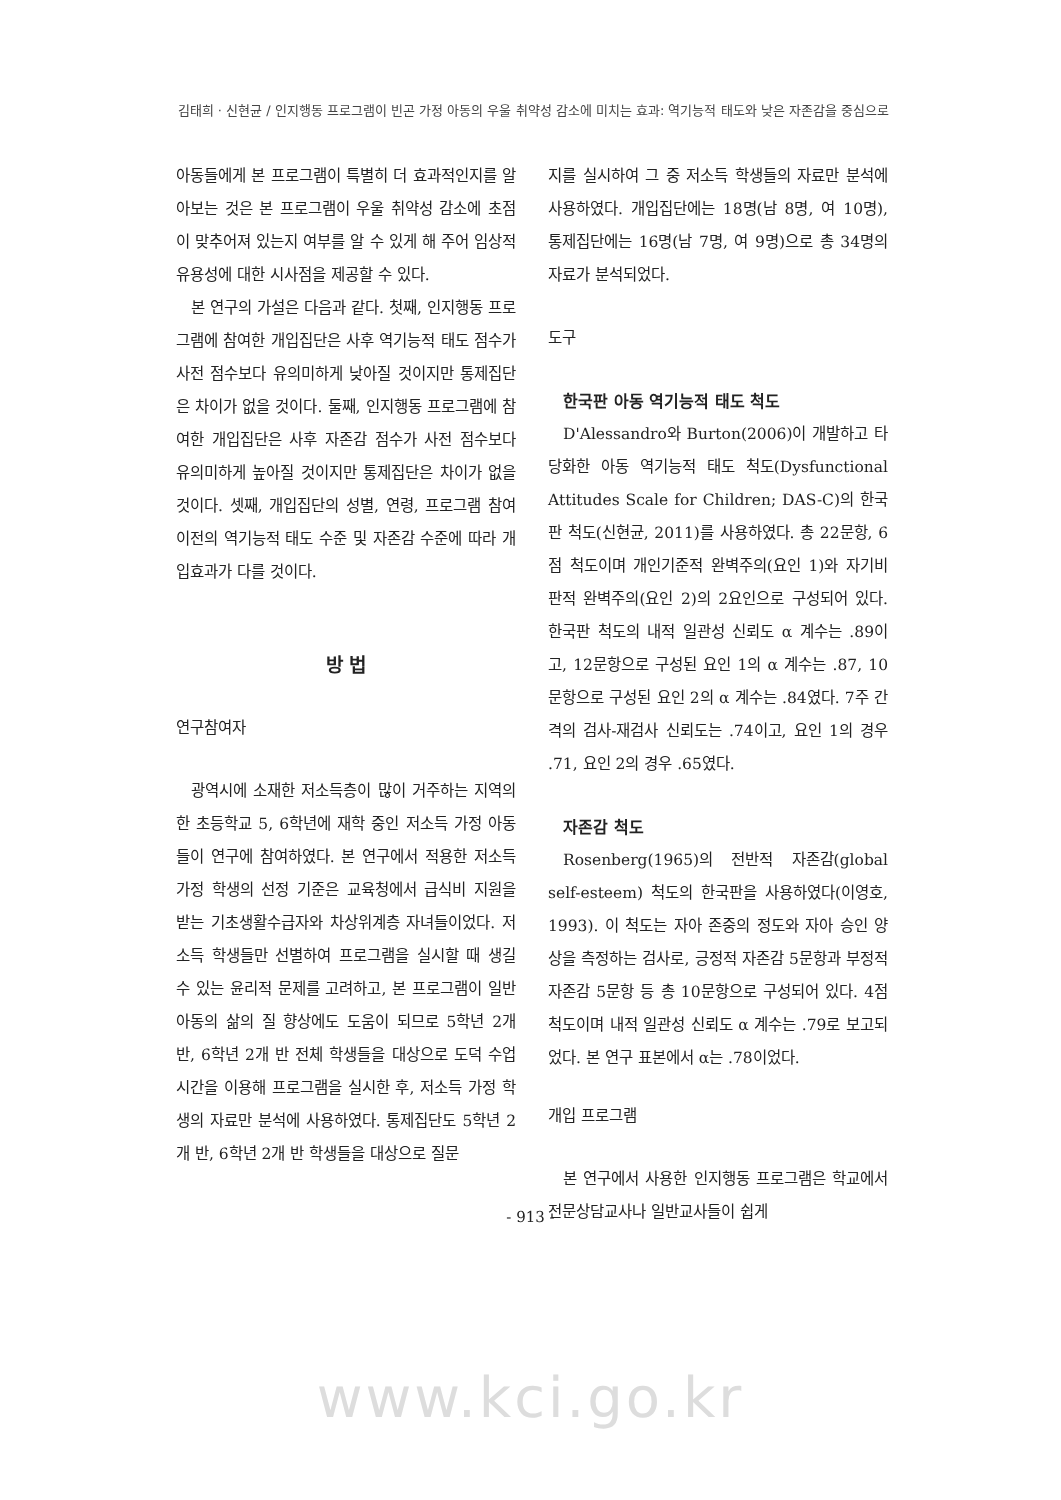김태희 · 신현균 / 인지행동 프로그램이 빈곤 가정 아동의 우울 취약성 감소에 미치는 효과: 역기능적 태도와 낮은 자존감을 중심으로
아동들에게 본 프로그램이 특별히 더 효과적인지를 알아보는 것은 본 프로그램이 우울 취약성 감소에 초점이 맞추어져 있는지 여부를 알 수 있게 해 주어 임상적 유용성에 대한 시사점을 제공할 수 있다.
본 연구의 가설은 다음과 같다. 첫째, 인지행동 프로그램에 참여한 개입집단은 사후 역기능적 태도 점수가 사전 점수보다 유의미하게 낮아질 것이지만 통제집단은 차이가 없을 것이다. 둘째, 인지행동 프로그램에 참여한 개입집단은 사후 자존감 점수가 사전 점수보다 유의미하게 높아질 것이지만 통제집단은 차이가 없을 것이다. 셋째, 개입집단의 성별, 연령, 프로그램 참여 이전의 역기능적 태도 수준 및 자존감 수준에 따라 개입효과가 다를 것이다.
방 법
연구참여자
광역시에 소재한 저소득층이 많이 거주하는 지역의 한 초등학교 5, 6학년에 재학 중인 저소득 가정 아동들이 연구에 참여하였다. 본 연구에서 적용한 저소득 가정 학생의 선정 기준은 교육청에서 급식비 지원을 받는 기초생활수급자와 차상위계층 자녀들이었다. 저소득 학생들만 선별하여 프로그램을 실시할 때 생길 수 있는 윤리적 문제를 고려하고, 본 프로그램이 일반 아동의 삶의 질 향상에도 도움이 되므로 5학년 2개 반, 6학년 2개 반 전체 학생들을 대상으로 도덕 수업 시간을 이용해 프로그램을 실시한 후, 저소득 가정 학생의 자료만 분석에 사용하였다. 통제집단도 5학년 2개 반, 6학년 2개 반 학생들을 대상으로 질문
지를 실시하여 그 중 저소득 학생들의 자료만 분석에 사용하였다. 개입집단에는 18명(남 8명, 여 10명), 통제집단에는 16명(남 7명, 여 9명)으로 총 34명의 자료가 분석되었다.
도구
한국판 아동 역기능적 태도 척도
D'Alessandro와 Burton(2006)이 개발하고 타당화한 아동 역기능적 태도 척도(Dysfunctional Attitudes Scale for Children; DAS-C)의 한국판 척도(신현균, 2011)를 사용하였다. 총 22문항, 6점 척도이며 개인기준적 완벽주의(요인 1)와 자기비판적 완벽주의(요인 2)의 2요인으로 구성되어 있다. 한국판 척도의 내적 일관성 신뢰도 α 계수는 .89이고, 12문항으로 구성된 요인 1의 α 계수는 .87, 10문항으로 구성된 요인 2의 α 계수는 .84였다. 7주 간격의 검사-재검사 신뢰도는 .74이고, 요인 1의 경우 .71, 요인 2의 경우 .65였다.
자존감 척도
Rosenberg(1965)의 전반적 자존감(global self-esteem) 척도의 한국판을 사용하였다(이영호, 1993). 이 척도는 자아 존중의 정도와 자아 승인 양상을 측정하는 검사로, 긍정적 자존감 5문항과 부정적 자존감 5문항 등 총 10문항으로 구성되어 있다. 4점 척도이며 내적 일관성 신뢰도 α 계수는 .79로 보고되었다. 본 연구 표본에서 α는 .78이었다.
개입 프로그램
본 연구에서 사용한 인지행동 프로그램은 학교에서 전문상담교사나 일반교사들이 쉽게
- 913 -
www.kci.go.kr